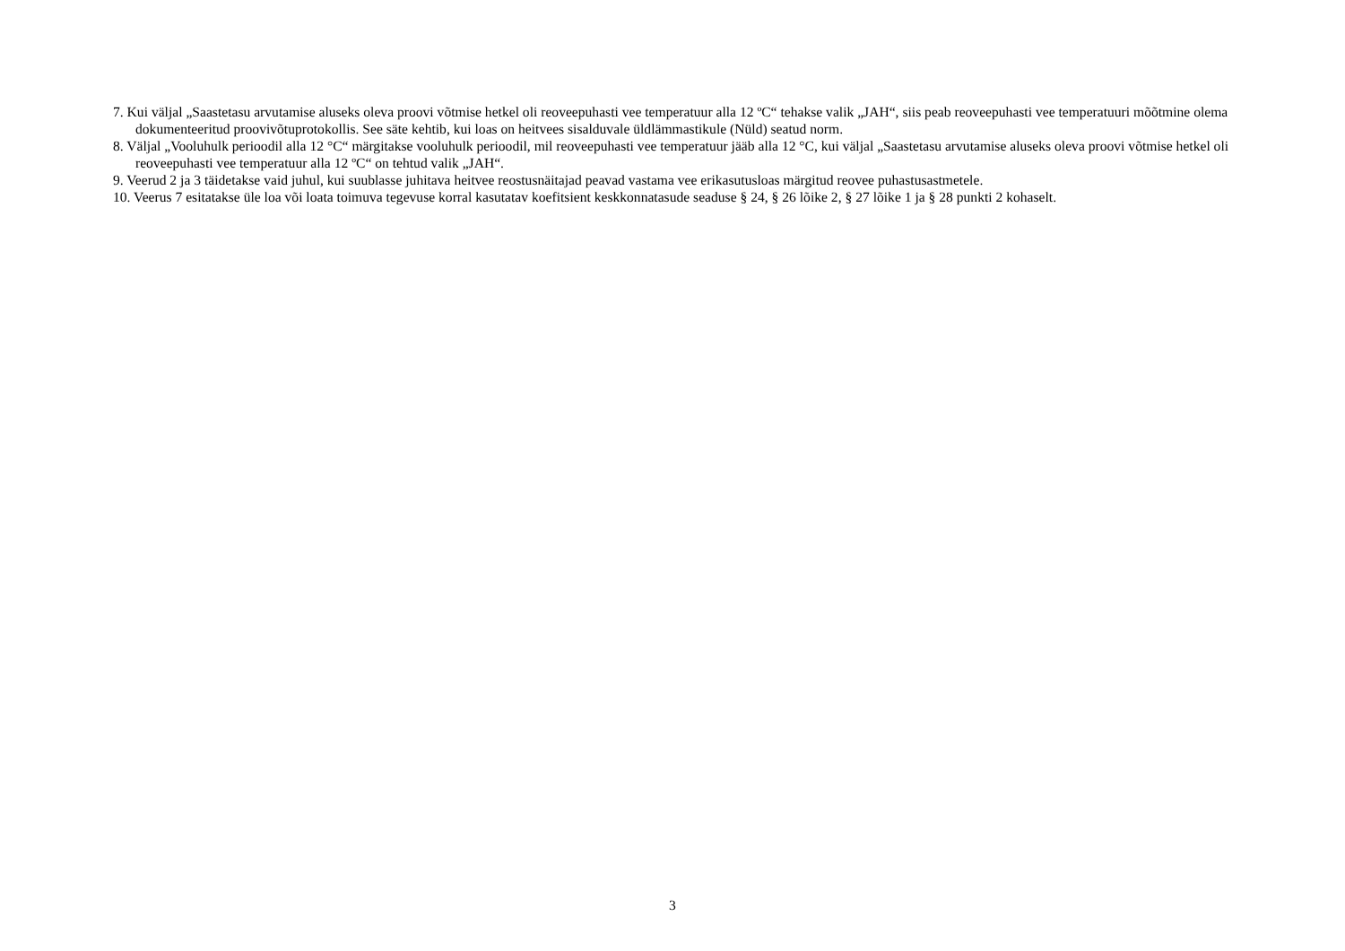7. Kui väljal „Saastetasu arvutamise aluseks oleva proovi võtmise hetkel oli reoveepuhasti vee temperatuur alla 12 ºC“ tehakse valik „JAH“, siis peab reoveepuhasti vee temperatuuri mõõtmine olema dokumenteeritud proovivõtuprotokollis. See säte kehtib, kui loas on heitvees sisalduvale üldlämmastikule (Nüld) seatud norm.
8. Väljal „Vooluhulk perioodil alla 12 °C“ märgitakse vooluhulk perioodil, mil reoveepuhasti vee temperatuur jääb alla 12 °C, kui väljal „Saastetasu arvutamise aluseks oleva proovi võtmise hetkel oli reoveepuhasti vee temperatuur alla 12 ºC“ on tehtud valik „JAH“.
9. Veerud 2 ja 3 täidetakse vaid juhul, kui suublasse juhitava heitvee reostusnäitajad peavad vastama vee erikasutusloas märgitud reovee puhastusastmetele.
10. Veerus 7 esitatakse üle loa või loata toimuva tegevuse korral kasutatav koefitsient keskkonnatasude seaduse § 24, § 26 lõike 2, § 27 lõike 1 ja § 28 punkti 2 kohaselt.
3